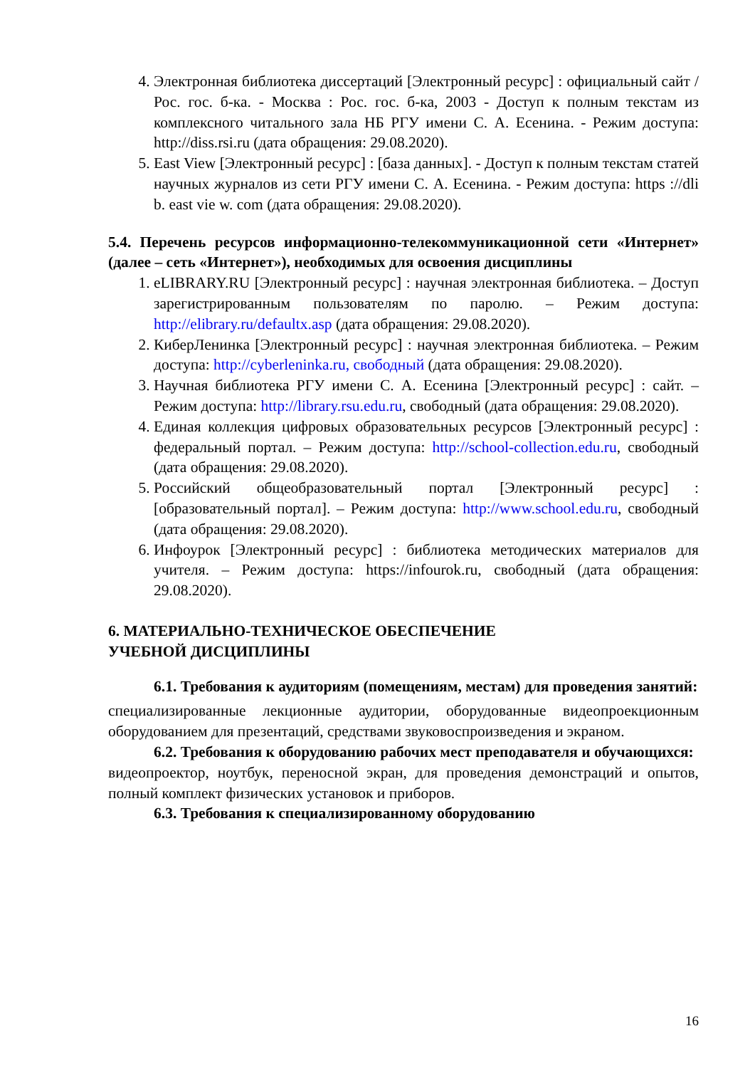4. Электронная библиотека диссертаций [Электронный ресурс] : официальный сайт / Рос. гос. б-ка. - Москва : Рос. гос. б-ка, 2003 - Доступ к полным текстам из комплексного читального зала НБ РГУ имени С. А. Есенина. - Режим доступа: http://diss.rsi.ru (дата обращения: 29.08.2020).
5. East View [Электронный ресурс] : [база данных]. - Доступ к полным текстам статей научных журналов из сети РГУ имени С. А. Есенина. - Режим доступа: https ://dli b. east vie w. com (дата обращения: 29.08.2020).
5.4. Перечень ресурсов информационно-телекоммуникационной сети «Интернет» (далее – сеть «Интернет»), необходимых для освоения дисциплины
1. eLIBRARY.RU [Электронный ресурс] : научная электронная библиотека. – Доступ зарегистрированным пользователям по паролю. – Режим доступа: http://elibrary.ru/defaultx.asp (дата обращения: 29.08.2020).
2. КиберЛенинка [Электронный ресурс] : научная электронная библиотека. – Режим доступа: http://cyberleninka.ru, свободный (дата обращения: 29.08.2020).
3. Научная библиотека РГУ имени С. А. Есенина [Электронный ресурс] : сайт. – Режим доступа: http://library.rsu.edu.ru, свободный (дата обращения: 29.08.2020).
4. Единая коллекция цифровых образовательных ресурсов [Электронный ресурс] : федеральный портал. – Режим доступа: http://school-collection.edu.ru, свободный (дата обращения: 29.08.2020).
5. Российский общеобразовательный портал [Электронный ресурс] : [образовательный портал]. – Режим доступа: http://www.school.edu.ru, свободный (дата обращения: 29.08.2020).
6. Инфоурок [Электронный ресурс] : библиотека методических материалов для учителя. – Режим доступа: https://infourok.ru, свободный (дата обращения: 29.08.2020).
6. МАТЕРИАЛЬНО-ТЕХНИЧЕСКОЕ ОБЕСПЕЧЕНИЕ
УЧЕБНОЙ ДИСЦИПЛИНЫ
6.1. Требования к аудиториям (помещениям, местам) для проведения занятий:
специализированные лекционные аудитории, оборудованные видеопроекционным оборудованием для презентаций, средствами звуковоспроизведения и экраном.
6.2. Требования к оборудованию рабочих мест преподавателя и обучающихся:
видеопроектор, ноутбук, переносной экран, для проведения демонстраций и опытов, полный комплект физических установок и приборов.
6.3. Требования к специализированному оборудованию
16